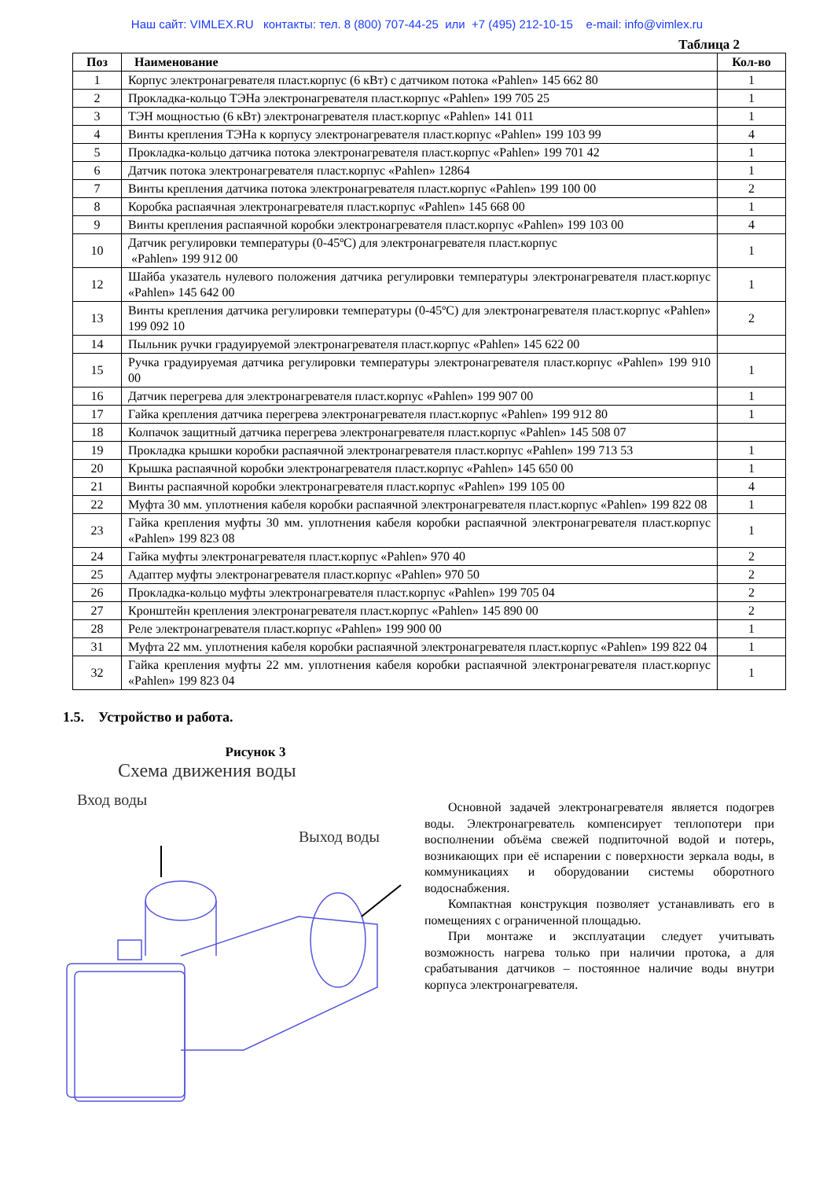Наш сайт: VIMLEX.RU контакты: тел. 8 (800) 707-44-25 или +7 (495) 212-10-15 e-mail: info@vimlex.ru
Таблица 2
| Поз | Наименование | Кол-во |
| --- | --- | --- |
| 1 | Корпус электронагревателя пласт.корпус (6 кВт) с датчиком потока «Pahlen» 145 662 80 | 1 |
| 2 | Прокладка-кольцо ТЭНа электронагревателя пласт.корпус «Pahlen» 199 705 25 | 1 |
| 3 | ТЭН мощностью (6 кВт) электронагревателя пласт.корпус «Pahlen» 141 011 | 1 |
| 4 | Винты крепления ТЭНа к корпусу электронагревателя пласт.корпус «Pahlen» 199 103 99 | 4 |
| 5 | Прокладка-кольцо датчика потока электронагревателя пласт.корпус «Pahlen» 199 701 42 | 1 |
| 6 | Датчик потока электронагревателя пласт.корпус «Pahlen» 12864 | 1 |
| 7 | Винты крепления датчика потока электронагревателя пласт.корпус «Pahlen» 199 100 00 | 2 |
| 8 | Коробка распаячная электронагревателя пласт.корпус «Pahlen» 145 668 00 | 1 |
| 9 | Винты крепления распаячной коробки электронагревателя пласт.корпус «Pahlen» 199 103 00 | 4 |
| 10 | Датчик регулировки температуры (0-45ºC) для электронагревателя пласт.корпус «Pahlen» 199 912 00 | 1 |
| 12 | Шайба указатель нулевого положения датчика регулировки температуры электронагревателя пласт.корпус «Pahlen» 145 642 00 | 1 |
| 13 | Винты крепления датчика регулировки температуры (0-45ºC) для электронагревателя пласт.корпус «Pahlen» 199 092 10 | 2 |
| 14 | Пыльник ручки градуируемой электронагревателя пласт.корпус «Pahlen» 145 622 00 | |
| 15 | Ручка градуируемая датчика регулировки температуры электронагревателя пласт.корпус «Pahlen» 199 910 00 | 1 |
| 16 | Датчик перегрева для электронагревателя пласт.корпус «Pahlen» 199 907 00 | 1 |
| 17 | Гайка крепления датчика перегрева электронагревателя пласт.корпус «Pahlen» 199 912 80 | 1 |
| 18 | Колпачок защитный датчика перегрева электронагревателя пласт.корпус «Pahlen» 145 508 07 | |
| 19 | Прокладка крышки коробки распаячной электронагревателя пласт.корпус «Pahlen» 199 713 53 | 1 |
| 20 | Крышка распаячной коробки электронагревателя пласт.корпус «Pahlen» 145 650 00 | 1 |
| 21 | Винты распаячной коробки электронагревателя пласт.корпус «Pahlen» 199 105 00 | 4 |
| 22 | Муфта 30 мм. уплотнения кабеля коробки распаячной электронагревателя пласт.корпус «Pahlen» 199 822 08 | 1 |
| 23 | Гайка крепления муфты 30 мм. уплотнения кабеля коробки распаячной электронагревателя пласт.корпус «Pahlen» 199 823 08 | 1 |
| 24 | Гайка муфты электронагревателя пласт.корпус «Pahlen» 970 40 | 2 |
| 25 | Адаптер муфты электронагревателя пласт.корпус «Pahlen» 970 50 | 2 |
| 26 | Прокладка-кольцо муфты электронагревателя пласт.корпус «Pahlen» 199 705 04 | 2 |
| 27 | Кронштейн крепления электронагревателя пласт.корпус «Pahlen» 145 890 00 | 2 |
| 28 | Реле электронагревателя пласт.корпус «Pahlen» 199 900 00 | 1 |
| 31 | Муфта 22 мм. уплотнения кабеля коробки распаячной электронагревателя пласт.корпус «Pahlen» 199 822 04 | 1 |
| 32 | Гайка крепления муфты 22 мм. уплотнения кабеля коробки распаячной электронагревателя пласт.корпус «Pahlen» 199 823 04 | 1 |
1.5. Устройство и работа.
Рисунок 3
Схема движения воды
Вход воды
Выход воды
Основной задачей электронагревателя является подогрев воды. Электронагреватель компенсирует теплопотери при восполнении объёма свежей подпиточной водой и потерь, возникающих при её испарении с поверхности зеркала воды, в коммуникациях и оборудовании системы оборотного водоснабжения.
Компактная конструкция позволяет устанавливать его в помещениях с ограниченной площадью.
При монтаже и эксплуатации следует учитывать возможность нагрева только при наличии протока, а для срабатывания датчиков – постоянное наличие воды внутри корпуса электронагревателя.